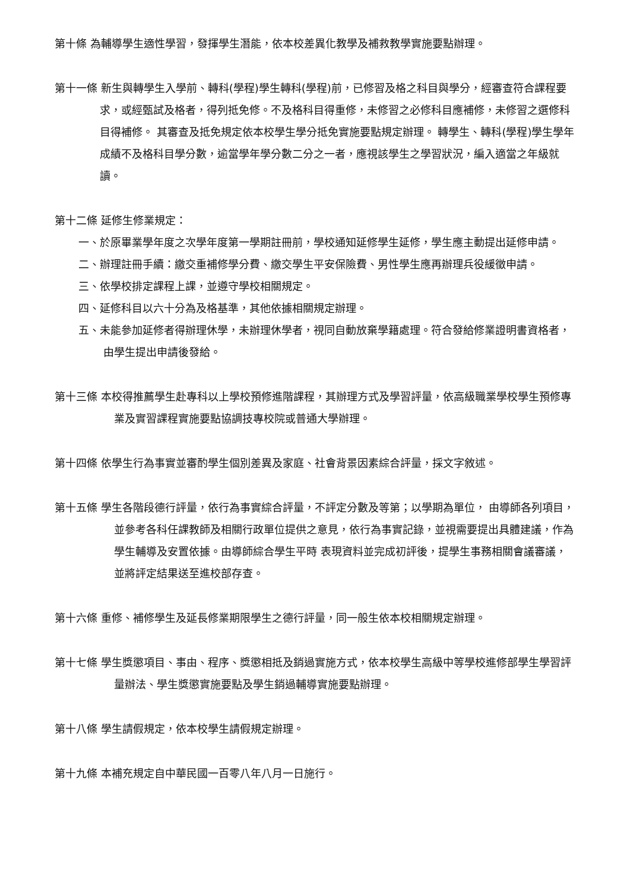第十條 為輔導學生適性學習，發揮學生潛能，依本校差異化教學及補救教學實施要點辦理。
第十一條 新生與轉學生入學前、轉科(學程)學生轉科(學程)前，已修習及格之科目與學分，經審查符合課程要求，或經甄試及格者，得列抵免修。不及格科目得重修，未修習之必修科目應補修，未修習之選修科目得補修。 其審查及抵免規定依本校學生學分抵免實施要點規定辦理。 轉學生、轉科(學程)學生學年成績不及格科目學分數，逾當學年學分數二分之一者，應視該學生之學習狀況，編入適當之年級就讀。
第十二條 延修生修業規定：
一、於原畢業學年度之次學年度第一學期註冊前，學校通知延修學生延修，學生應主動提出延修申請。
二、辦理註冊手續：繳交重補修學分費、繳交學生平安保險費、男性學生應再辦理兵役緩徵申請。
三、依學校排定課程上課，並遵守學校相關規定。
四、延修科目以六十分為及格基準，其他依據相關規定辦理。
五、未能參加延修者得辦理休學，未辦理休學者，視同自動放棄學籍處理。符合發給修業證明書資格者，由學生提出申請後發給。
第十三條 本校得推薦學生赴專科以上學校預修進階課程，其辦理方式及學習評量，依高級職業學校學生預修專業及實習課程實施要點協調技專校院或普通大學辦理。
第十四條 依學生行為事實並審酌學生個別差異及家庭、社會背景因素綜合評量，採文字敘述。
第十五條 學生各階段德行評量，依行為事實綜合評量，不評定分數及等第；以學期為單位， 由導師各列項目，並參考各科任課教師及相關行政單位提供之意見，依行為事實記錄，並視需要提出具體建議，作為學生輔導及安置依據。由導師綜合學生平時 表現資料並完成初評後，提學生事務相關會議審議，並將評定結果送至進校部存查。
第十六條 重修、補修學生及延長修業期限學生之德行評量，同一般生依本校相關規定辦理。
第十七條 學生獎懲項目、事由、程序、獎懲相抵及銷過實施方式，依本校學生高級中等學校進修部學生學習評量辦法、學生獎懲實施要點及學生銷過輔導實施要點辦理。
第十八條 學生請假規定，依本校學生請假規定辦理。
第十九條 本補充規定自中華民國一百零八年八月一日施行。